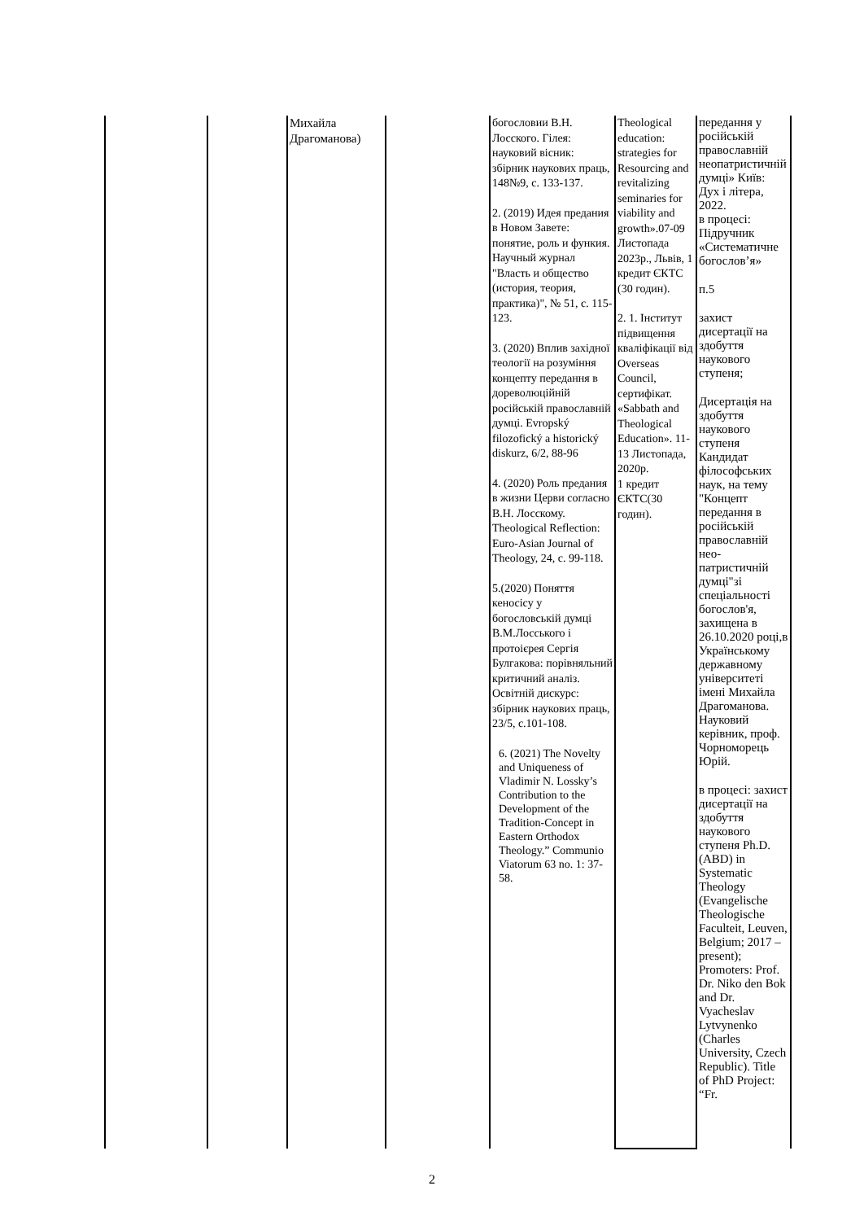| | | Михайла Драгоманова) | | богословии В.Н. Лосского. Гілея: науковий вісник: збірник наукових праць, 148№9, с. 133-137. 2. (2019) Идея предания в Новом Завете: понятие, роль и функия. Научный журнал "Власть и общество (история, теория, практика)", № 51, с. 115-123. 3. (2020) Вплив західної теології на розуміння концепту передання в дореволюційній російській православній думці. Evropský filozofický a historický diskurz, 6/2, 88-96 4. (2020) Роль предания в жизни Церви согласно В.Н. Лосскому. Theological Reflection: Euro-Asian Journal of Theology, 24, с. 99-118. 5.(2020) Поняття кеносісу у богословській думці В.М.Лосського і протоієрея Сергія Булгакова: порівняльний критичний аналіз. Освітній дискурс: збірник наукових праць, 23/5, с.101-108. 6. (2021) The Novelty and Uniqueness of Vladimir N. Lossky’s Contribution to the Development of the Tradition-Concept in Eastern Orthodox Theology.” Communio Viatorum 63 no. 1: 37-58. | Theological education: strategies for Resourcing and revitalizing seminaries for viability and growth».07-09 Листопада 2023р., Львів, 1 кредит ЄКТС (30 годин). 2. 1. Інститут підвищення кваліфікації від Overseas Council, сертифікат. «Sabbath and Theological Education». 11-13 Листопада, 2020р. 1 кредит ЄКТС(30 годин). | передання у російській православній неопатристичній думці» Київ: Дух і літера, 2022. в процесі: Підручник «Систематичне богослов’я» п.5 захист дисертації на здобуття наукового ступеня; Дисертація на здобуття наукового ступеня Кандидат філософських наук, на тему "Концепт передання в російській православній нео-патристичній думці"зі спеціальності богослов'я, захищена в 26.10.2020 році,в Українському державному університеті імені Михайла Драгоманова. Науковий керівник, проф. Чорноморець Юрій. в процесі: захист дисертації на здобуття наукового ступеня Ph.D. (ABD) in Systematic Theology (Evangelische Theologische Faculteit, Leuven, Belgium; 2017 – present); Promoters: Prof. Dr. Niko den Bok and Dr. Vyacheslav Lytvynenko (Charles University, Czech Republic). Title of PhD Project: “Fr. |
2